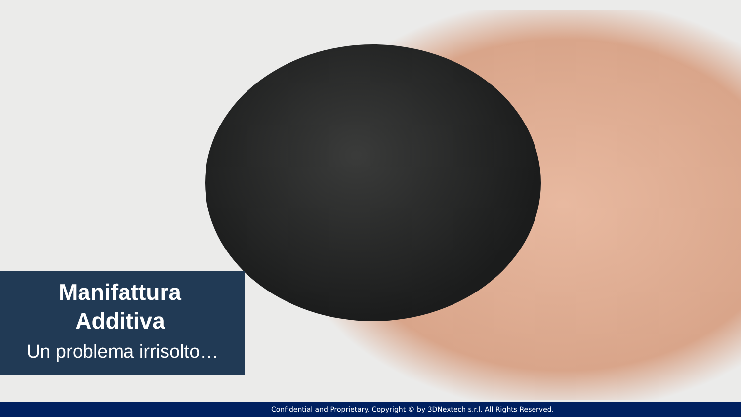Manifattura
Additiva
Un problema irrisolto…
Confidential and Proprietary. Copyright © by 3DNextech s.r.l. All Rights Reserved.